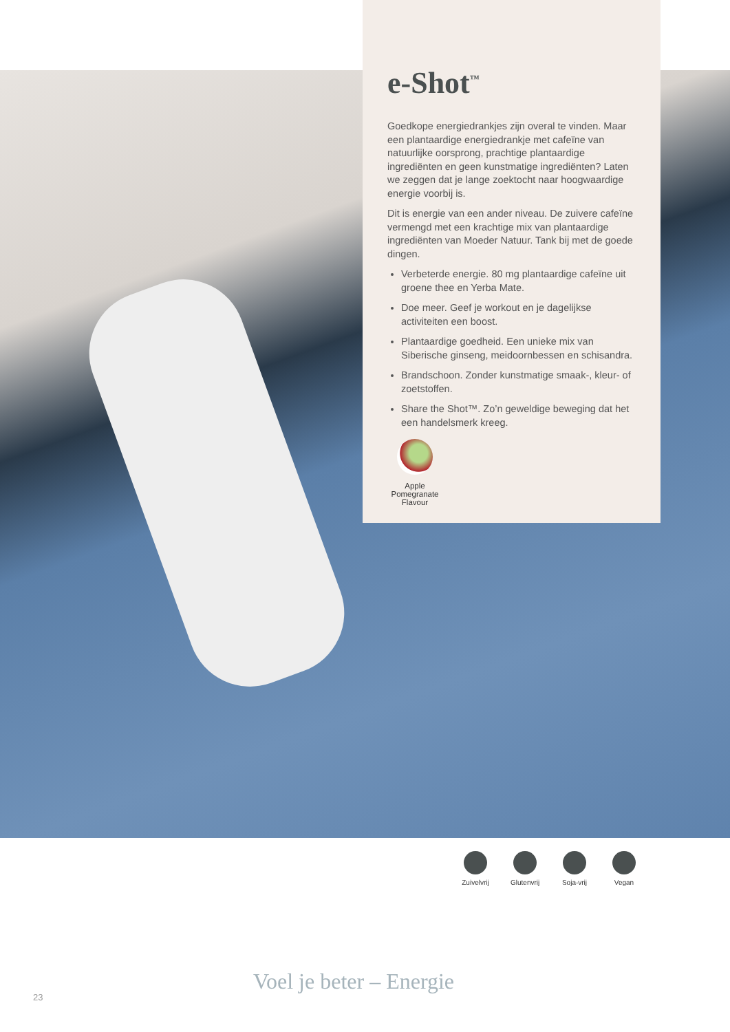e-Shot<sup>™</sup>
Goedkope energiedrankjes zijn overal te vinden. Maar een plantaardige energiedrankje met cafeïne van natuurlijke oorsprong, prachtige plantaardige ingrediënten en geen kunstmatige ingrediënten? Laten we zeggen dat je lange zoektocht naar hoogwaardige energie voorbij is.
Dit is energie van een ander niveau. De zuivere cafeïne vermengd met een krachtige mix van plantaardige ingrediënten van Moeder Natuur. Tank bij met de goede dingen.
Verbeterde energie. 80 mg plantaardige cafeïne uit groene thee en Yerba Mate.
Doe meer. Geef je workout en je dagelijkse activiteiten een boost.
Plantaardige goedheid. Een unieke mix van Siberische ginseng, meidoornbessen en schisandra.
Brandschoon. Zonder kunstmatige smaak-, kleur- of zoetstoffen.
Share the Shot™. Zo’n geweldige beweging dat het een handelsmerk kreeg.
Apple Pomegranate Flavour
Zuivelvrij
Glutenvrij
Soja-vrij
Vegan
23
Voel je beter – Energie